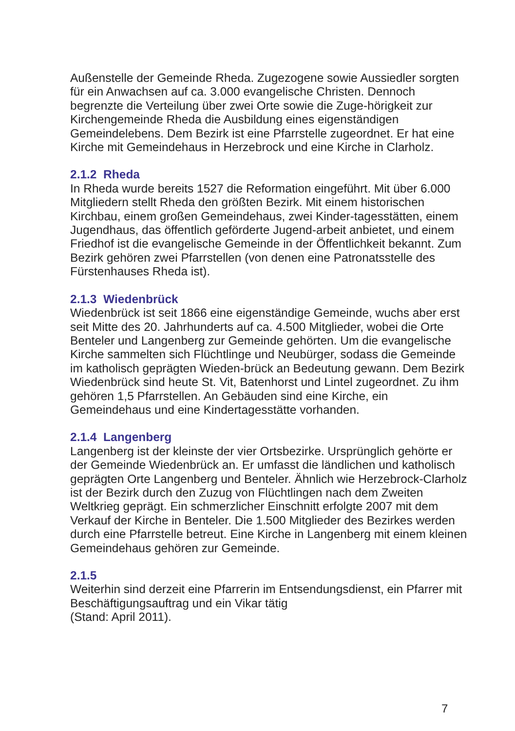Außenstelle der Gemeinde Rheda. Zugezogene sowie Aussiedler sorgten für ein Anwachsen auf ca. 3.000 evangelische Christen. Dennoch begrenzte die Verteilung über zwei Orte sowie die Zuge-hörigkeit zur Kirchengemeinde Rheda die Ausbildung eines eigenständigen Gemeindelebens. Dem Bezirk ist eine Pfarrstelle zugeordnet. Er hat eine Kirche mit Gemeindehaus in Herzebrock und eine Kirche in Clarholz.
2.1.2 Rheda
In Rheda wurde bereits 1527 die Reformation eingeführt. Mit über 6.000 Mitgliedern stellt Rheda den größten Bezirk. Mit einem historischen Kirchbau, einem großen Gemeindehaus, zwei Kinder-tagesstätten, einem Jugendhaus, das öffentlich geförderte Jugend-arbeit anbietet, und einem Friedhof ist die evangelische Gemeinde in der Öffentlichkeit bekannt. Zum Bezirk gehören zwei Pfarrstellen (von denen eine Patronatsstelle des Fürstenhauses Rheda ist).
2.1.3 Wiedenbrück
Wiedenbrück ist seit 1866 eine eigenständige Gemeinde, wuchs aber erst seit Mitte des 20. Jahrhunderts auf ca. 4.500 Mitglieder, wobei die Orte Benteler und Langenberg zur Gemeinde gehörten. Um die evangelische Kirche sammelten sich Flüchtlinge und Neubürger, sodass die Gemeinde im katholisch geprägten Wieden-brück an Bedeutung gewann. Dem Bezirk Wiedenbrück sind heute St. Vit, Batenhorst und Lintel zugeordnet. Zu ihm gehören 1,5 Pfarrstellen. An Gebäuden sind eine Kirche, ein Gemeindehaus und eine Kindertagesstätte vorhanden.
2.1.4 Langenberg
Langenberg ist der kleinste der vier Ortsbezirke. Ursprünglich gehörte er der Gemeinde Wiedenbrück an. Er umfasst die ländlichen und katholisch geprägten Orte Langenberg und Benteler. Ähnlich wie Herzebrock-Clarholz ist der Bezirk durch den Zuzug von Flüchtlingen nach dem Zweiten Weltkrieg geprägt. Ein schmerzlicher Einschnitt erfolgte 2007 mit dem Verkauf der Kirche in Benteler. Die 1.500 Mitglieder des Bezirkes werden durch eine Pfarrstelle betreut. Eine Kirche in Langenberg mit einem kleinen Gemeindehaus gehören zur Gemeinde.
2.1.5
Weiterhin sind derzeit eine Pfarrerin im Entsendungsdienst, ein Pfarrer mit Beschäftigungsauftrag und ein Vikar tätig
(Stand: April 2011).
7